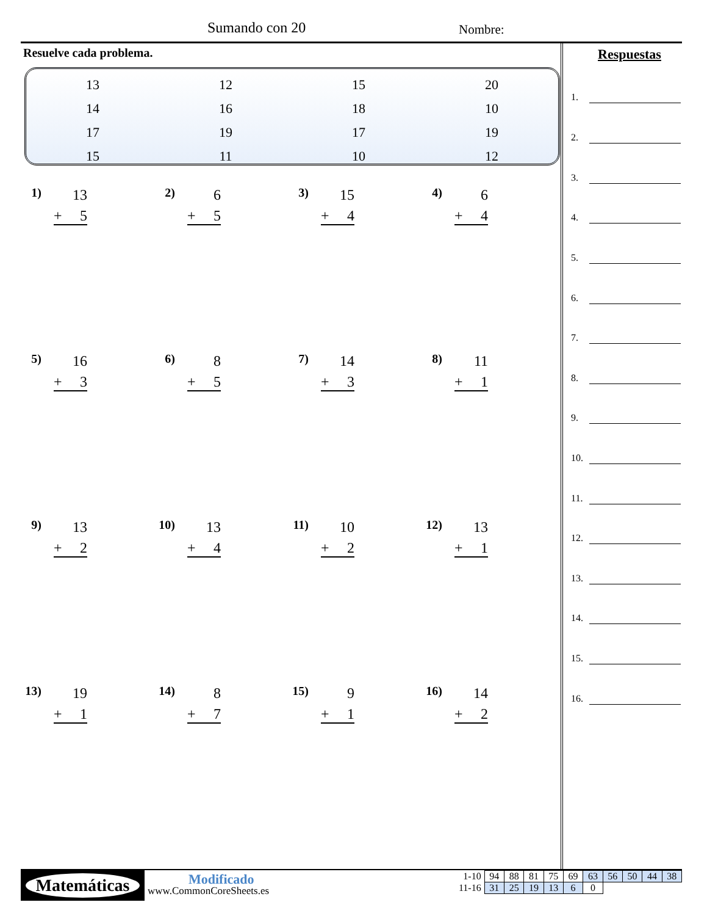Sumando con 20 Nombre:
Resuelve cada problema.
| 13 | 12 | 15 | 20 |
| 14 | 16 | 18 | 10 |
| 17 | 19 | 17 | 19 |
| 15 | 11 | 10 | 12 |
Respuestas
1) 13
+ 5
2) 6
+ 5
3) 15
+ 4
4) 6
+ 4
5) 16
+ 3
6) 8
+ 5
7) 14
+ 3
8) 11
+ 1
9) 13
+ 2
10) 13
+ 4
11) 10
+ 2
12) 13
+ 1
13) 19
+ 1
14) 8
+ 7
15) 9
+ 1
16) 14
+ 2
1.
2.
3.
4.
5.
6.
7.
8.
9.
10.
11.
12.
13.
14.
15.
16.
Matemáticas Modificado
www.CommonCoreSheets.es
| 1-10 | 94 | 88 | 81 | 75 | 69 | 63 | 56 | 50 | 44 | 38 |
| 11-16 | 31 | 25 | 19 | 13 | 6 | 0 | | | | |